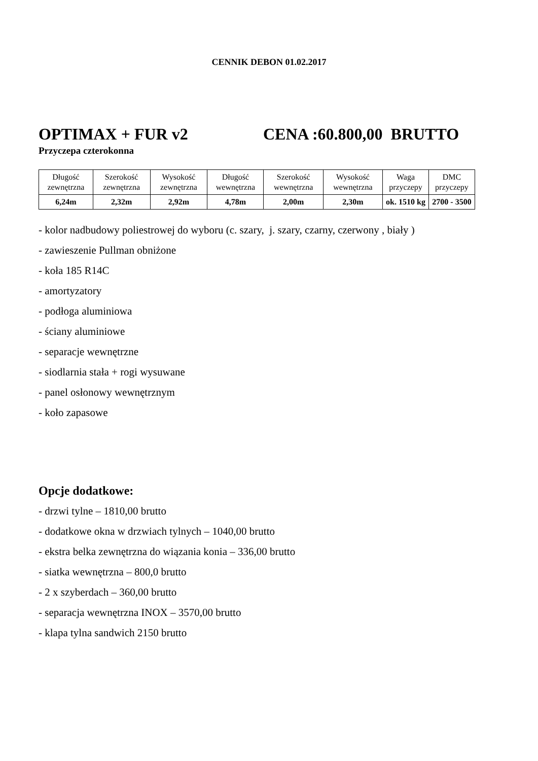CENNIK DEBON 01.02.2017
OPTIMAX + FUR v2 CENA :60.800,00 BRUTTO
Przyczepa czterokonna
| Długość zewnętrzna | Szerokość zewnętrzna | Wysokość zewnętrzna | Długość wewnętrzna | Szerokość wewnętrzna | Wysokość wewnętrzna | Waga przyczepy | DMC przyczepy |
| 6,24m | 2,32m | 2,92m | 4,78m | 2,00m | 2,30m | ok. 1510 kg | 2700 - 3500 |
- kolor nadbudowy poliestrowej do wyboru (c. szary, j. szary, czarny, czerwony , biały )
- zawieszenie Pullman obniżone
- koła 185 R14C
- amortyzatory
- podłoga aluminiowa
- ściany aluminiowe
- separacje wewnętrzne
- siodlarnia stała + rogi wysuwane
- panel osłonowy wewnętrznym
- koło zapasowe
Opcje dodatkowe:
- drzwi tylne – 1810,00 brutto
- dodatkowe okna w drzwiach tylnych – 1040,00 brutto
- ekstra belka zewnętrzna do wiązania konia – 336,00 brutto
- siatka wewnętrzna – 800,0 brutto
- 2 x szyberdach – 360,00 brutto
- separacja wewnętrzna INOX – 3570,00 brutto
- klapa tylna sandwich 2150 brutto